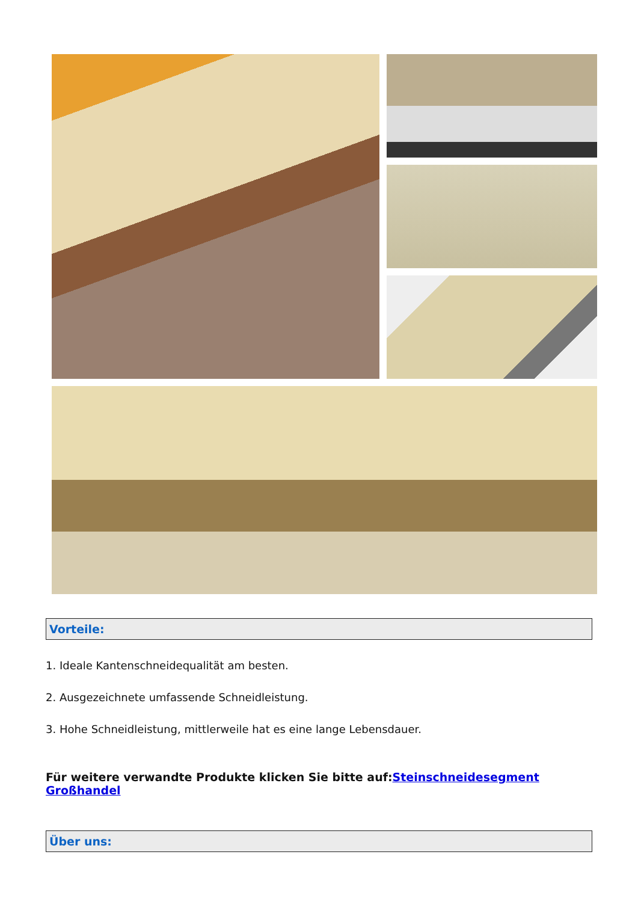Vorteile:
1. Ideale Kantenschneidequalität am besten.
2. Ausgezeichnete umfassende Schneidleistung.
3. Hohe Schneidleistung, mittlerweile hat es eine lange Lebensdauer.
Für weitere verwandte Produkte klicken Sie bitte auf:Steinschneidesegment Großhandel
Über uns: